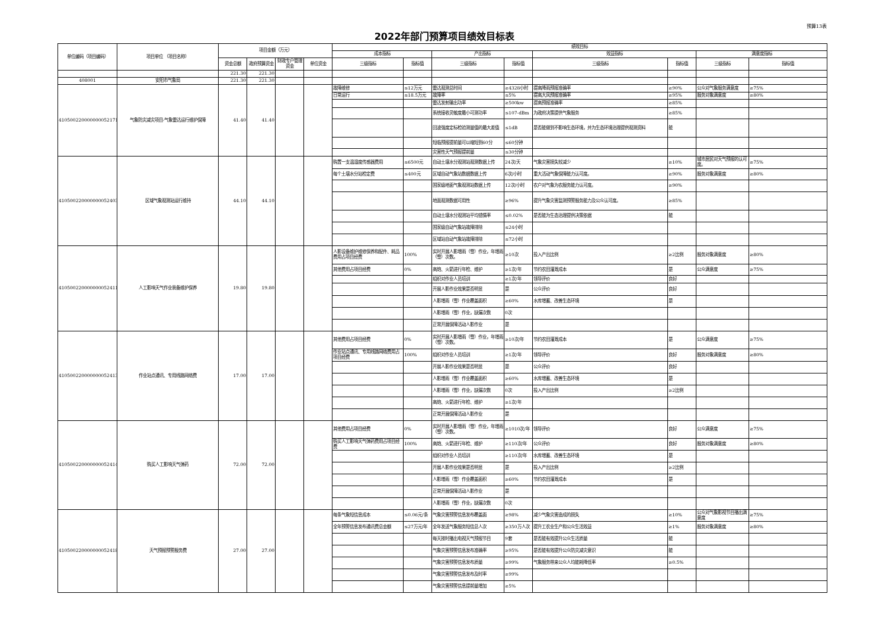预算13表
2022年部门预算项目绩效目标表
| 单位编码（项目编码） | 项目单位 （项目名称） | 项目金额（万元） | | | | 绩效目标 | | | | | | | |
| --- | --- | --- | --- | --- | --- | --- | --- | --- | --- | --- | --- | --- | --- |
| | | | | | | 成本指标 | | 产出指标 | | 效益指标 | | 满意度指标 | |
| | | 资金总额 | 政府预算资金 | 财政专户管理资金 | 单位资金 | 三级指标 | 指标值 | 三级指标 | 指标值 | 三级指标 | 指标值 | 三级指标 | 指标值 |
| | | 221.30 | 221.30 | | | | | | | | | | |
| 408001 | 安阳市气象局 | 221.30 | 221.30 | | | | | | | | | | |
| 410500220000000052171 | 气象防灾减灾项目-气象雷达运行维护保障 | 41.40 | 41.40 | | | 故障维修 | ≤12万元 | 雷达观测总时间 | ≥4328小时 | 提高降雨预报准确率 | ≥90% | 公众对气象服务满意度 | ≥75% |
| | | | | | | 日常运行 | ≤18.5万元 | 故障率 | ≤5% | 提高大风预报准确率 | ≥95% | 服务对象满意度 | ≥80% |
| | | | | | | | | 雷达发射输出功率 | ≥500kw | 提高预报准确率 | ≥85% | | |
| | | | | | | | | 系统接收灵敏度最小可测功率 | ≤107-dBm | 为政府决策提供气象服务 | ≥85% | | |
| | | | | | | | | 回波强度定标检验测量值的最大差值 | ≤1dB | 是否能做到不影响生态环境，并为生态环境治理提供观测资料 | 能 | | |
| | | | | | | | | 短临预报提前量可以缩短到60分 | ≤60分钟 | | | | |
| | | | | | | | | 灾害性天气预报提前量 | ≤30分钟 | | | | |
| 410500220000000052403 | 区域气象观测站运行维持 | 44.10 | 44.10 | | | 购置一支温湿度传感器费用 | ≤6500元 | 自动土壤水分观测站观测数据上传 | 24次/天 | 气象灾害损失较减少 | ≥10% | 城市居民对天气预报的认可度。 | ≥75% |
| | | | | | | 每个土壤水分站检定费 | ≤400元 | 区域自动气象站数据数据上传 | 6次/小时 | 重大活动气象保障能力认可度。 | ≥90% | 服务对象满意度 | ≥80% |
| | | | | | | | | 国家级地面气象观测站数据上传 | 12次/小时 | 农户对气象为农服务能力认可度。 | ≥90% | | |
| | | | | | | | | 地面观测数据可用性 | ≥96% | 提升气象灾害监测预警服务能力及公众认可度。 | ≥85% | | |
| | | | | | | | | 自动土壤水分观测站平均错情率 | ≤0.02% | 是否能为生态治理提供决策依据 | 能 | | |
| | | | | | | | | 国家级自动气象站故障排除 | ≤24小时 | | | | |
| | | | | | | | | 区域站自动气象站故障排除 | ≤72小时 | | | | |
| 410500220000000052411 | 人工影响天气作业装备维护保养 | 19.80 | 19.80 | | | 人影设备维护维修保养和配件、耗品费用占项目经费 | 100% | 实时开展人影增雨（雪）作业，年增雨（雪）次数。 | ≥10次 | 投入产出比例 | ≥2比例 | 服务对象满意度 | ≥80% |
| | | | | | | 其他费用占项目经费 | 0% | 高炮、火箭进行年检、维护 | ≥1次/年 | 节约农田灌溉成本 | 是 | 公众满意度 | ≥75% |
| | | | | | | | | 组织对作业人员培训 | ≥1次/年 | 领导评价 | 良好 | | |
| | | | | | | | | 开展人影作业效果是否明显 | 是 | 公众评价 | 良好 | | |
| | | | | | | | | 人影增雨（雪）作业覆盖面积 | ≥60% | 水库增蓄、改善生态环境 | 是 | | |
| | | | | | | | | 人影增雨（雪）作业，缺漏次数 | 0次 | | | | |
| | | | | | | | | 正常开展保障活动人影作业 | 是 | | | | |
| 410500220000000052413 | 作业站点通讯、专用线路网络费 | 17.00 | 17.00 | | | 其他费用占项目经费 | 0% | 实时开展人影增雨（雪）作业，年增雨（雪）次数。 | ≥10次/年 | 节约农田灌溉成本 | 是 | 公众满意度 | ≥75% |
| | | | | | | 作业站点通讯、专用线路网络费用占项目经费 | 100% | 组织对作业人员培训 | ≥1次/年 | 领导评价 | 良好 | 服务对象满意度 | ≥80% |
| | | | | | | | | 开展人影作业效果是否明显 | 是 | 公众评价 | 良好 | | |
| | | | | | | | | 人影增雨（雪）作业覆盖面积 | ≥60% | 水库增蓄、改善生态环境 | 是 | | |
| | | | | | | | | 人影增雨（雪）作业，缺漏次数 | 0次 | 投入产出比例 | ≥2比例 | | |
| | | | | | | | | 高炮、火箭进行年检、维护 | ≥1次/年 | | | | |
| | | | | | | | | 正常开展保障活动人影作业 | 是 | | | | |
| 410500220000000052414 | 购买人工影响天气弹药 | 72.00 | 72.00 | | | 其他费用占项目经费 | 0% | 实时开展人影增雨（雪）作业，年增雨（雪）次数。 | ≥1010次/年 | 领导评价 | 良好 | 公众满意度 | ≥75% |
| | | | | | | 购买人工影响天气弹药费用占项目经费 | 100% | 高炮、火箭进行年检、维护 | ≥110次/年 | 公众评价 | 良好 | 服务对象满意度 | ≥80% |
| | | | | | | | | 组织对作业人员培训 | ≥110次/年 | 水库增蓄、改善生态环境 | 是 | | |
| | | | | | | | | 开展人影作业效果是否明显 | 是 | 投入产出比例 | ≥2比例 | | |
| | | | | | | | | 人影增雨（雪）作业覆盖面积 | ≥60% | 节约农田灌溉成本 | 是 | | |
| | | | | | | | | 正常开展保障活动人影作业 | 是 | | | | |
| | | | | | | | | 人影增雨（雪）作业，缺漏次数 | 0次 | | | | |
| 410500220000000052418 | 天气预报预警服务费 | 27.00 | 27.00 | | | 每条气象短信息成本 | ≤0.06元/条 | 气象灾害预警信息发布覆盖面 | ≥98% | 减少气象灾害造成的损失 | ≥10% | 公众对气象影视节目播出满意度 | ≥75% |
| | | | | | | 全年预警信息发布通讯费总金额 | ≤27万元/年 | 全年发送气象服务短信总人次 | ≥350万人次 | 提升工农业生产和公众生活效益 | ≥1% | 服务对象满意度 | ≥80% |
| | | | | | | | | 每天按时播出电视天气预报节目 | 9套 | 是否能有效提升公众生活质量 | 能 | | |
| | | | | | | | | 气象灾害预警信息发布准确率 | ≥95% | 是否能有效提升公众防灾减灾意识 | 能 | | |
| | | | | | | | | 气象灾害预警信息发布质量 | ≥99% | 气象服务带来公众人均能耗降低率 | ≥0.5% | | |
| | | | | | | | | 气象灾害预警信息发布及时率 | ≥99% | | | | |
| | | | | | | | | 气象灾害预警信息提前量增加 | ≥5% | | | | |